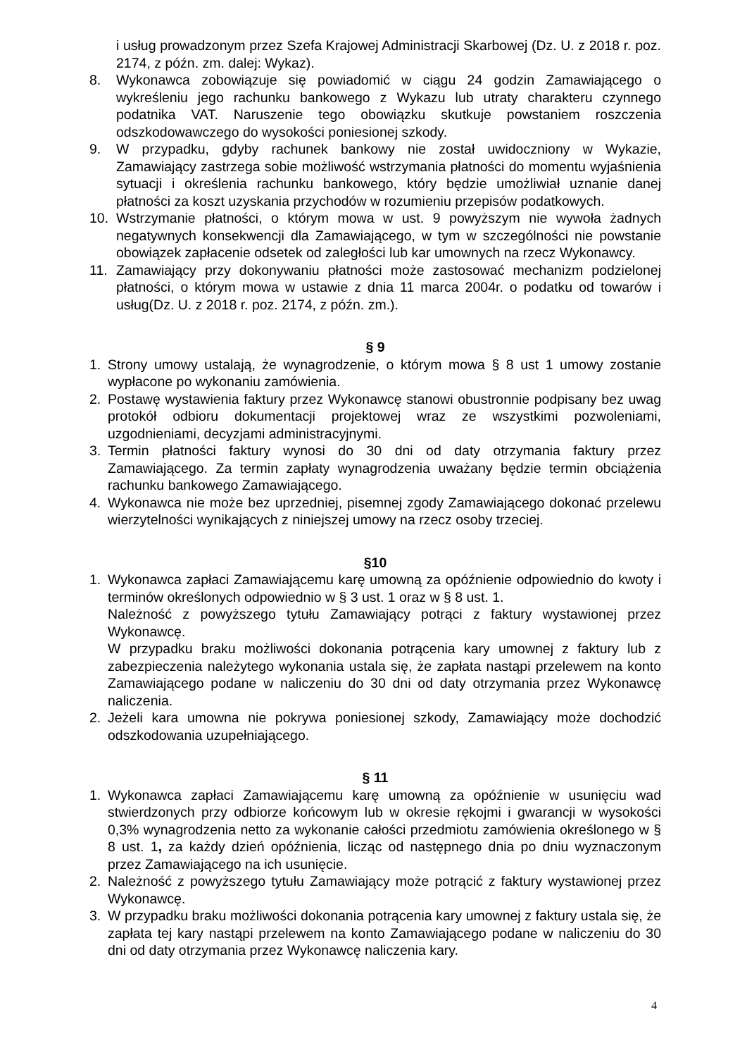i usług prowadzonym przez Szefa Krajowej Administracji Skarbowej (Dz. U. z 2018 r. poz. 2174, z późn. zm. dalej: Wykaz).
8. Wykonawca zobowiązuje się powiadomić w ciągu 24 godzin Zamawiającego o wykreśleniu jego rachunku bankowego z Wykazu lub utraty charakteru czynnego podatnika VAT. Naruszenie tego obowiązku skutkuje powstaniem roszczenia odszkodowawczego do wysokości poniesionej szkody.
9. W przypadku, gdyby rachunek bankowy nie został uwidoczniony w Wykazie, Zamawiający zastrzega sobie możliwość wstrzymania płatności do momentu wyjaśnienia sytuacji i określenia rachunku bankowego, który będzie umożliwiał uznanie danej płatności za koszt uzyskania przychodów w rozumieniu przepisów podatkowych.
10. Wstrzymanie płatności, o którym mowa w ust. 9 powyższym nie wywoła żadnych negatywnych konsekwencji dla Zamawiającego, w tym w szczególności nie powstanie obowiązek zapłacenie odsetek od zaległości lub kar umownych na rzecz Wykonawcy.
11. Zamawiający przy dokonywaniu płatności może zastosować mechanizm podzielonej płatności, o którym mowa w ustawie z dnia 11 marca 2004r. o podatku od towarów i usług(Dz. U. z 2018 r. poz. 2174, z późn. zm.).
§ 9
1. Strony umowy ustalają, że wynagrodzenie, o którym mowa § 8 ust 1 umowy zostanie wypłacone po wykonaniu zamówienia.
2. Postawę wystawienia faktury przez Wykonawcę stanowi obustronnie podpisany bez uwag protokół odbioru dokumentacji projektowej wraz ze wszystkimi pozwoleniami, uzgodnieniami, decyzjami administracyjnymi.
3. Termin płatności faktury wynosi do 30 dni od daty otrzymania faktury przez Zamawiającego. Za termin zapłaty wynagrodzenia uważany będzie termin obciążenia rachunku bankowego Zamawiającego.
4. Wykonawca nie może bez uprzedniej, pisemnej zgody Zamawiającego dokonać przelewu wierzytelności wynikających z niniejszej umowy na rzecz osoby trzeciej.
§10
1. Wykonawca zapłaci Zamawiającemu karę umowną za opóźnienie odpowiednio do kwoty i terminów określonych odpowiednio w § 3 ust. 1 oraz w § 8 ust. 1.
Należność z powyższego tytułu Zamawiający potrąci z faktury wystawionej przez Wykonawcę.
W przypadku braku możliwości dokonania potrącenia kary umownej z faktury lub z zabezpieczenia należytego wykonania ustala się, że zapłata nastąpi przelewem na konto Zamawiającego podane w naliczeniu do 30 dni od daty otrzymania przez Wykonawcę naliczenia.
2. Jeżeli kara umowna nie pokrywa poniesionej szkody, Zamawiający może dochodzić odszkodowania uzupełniającego.
§ 11
1. Wykonawca zapłaci Zamawiającemu karę umowną za opóźnienie w usunięciu wad stwierdzonych przy odbiorze końcowym lub w okresie rękojmi i gwarancji w wysokości 0,3% wynagrodzenia netto za wykonanie całości przedmiotu zamówienia określonego w § 8 ust. 1, za każdy dzień opóźnienia, licząc od następnego dnia po dniu wyznaczonym przez Zamawiającego na ich usunięcie.
2. Należność z powyższego tytułu Zamawiający może potrącić z faktury wystawionej przez Wykonawcę.
3. W przypadku braku możliwości dokonania potrącenia kary umownej z faktury ustala się, że zapłata tej kary nastąpi przelewem na konto Zamawiającego podane w naliczeniu do 30 dni od daty otrzymania przez Wykonawcę naliczenia kary.
4